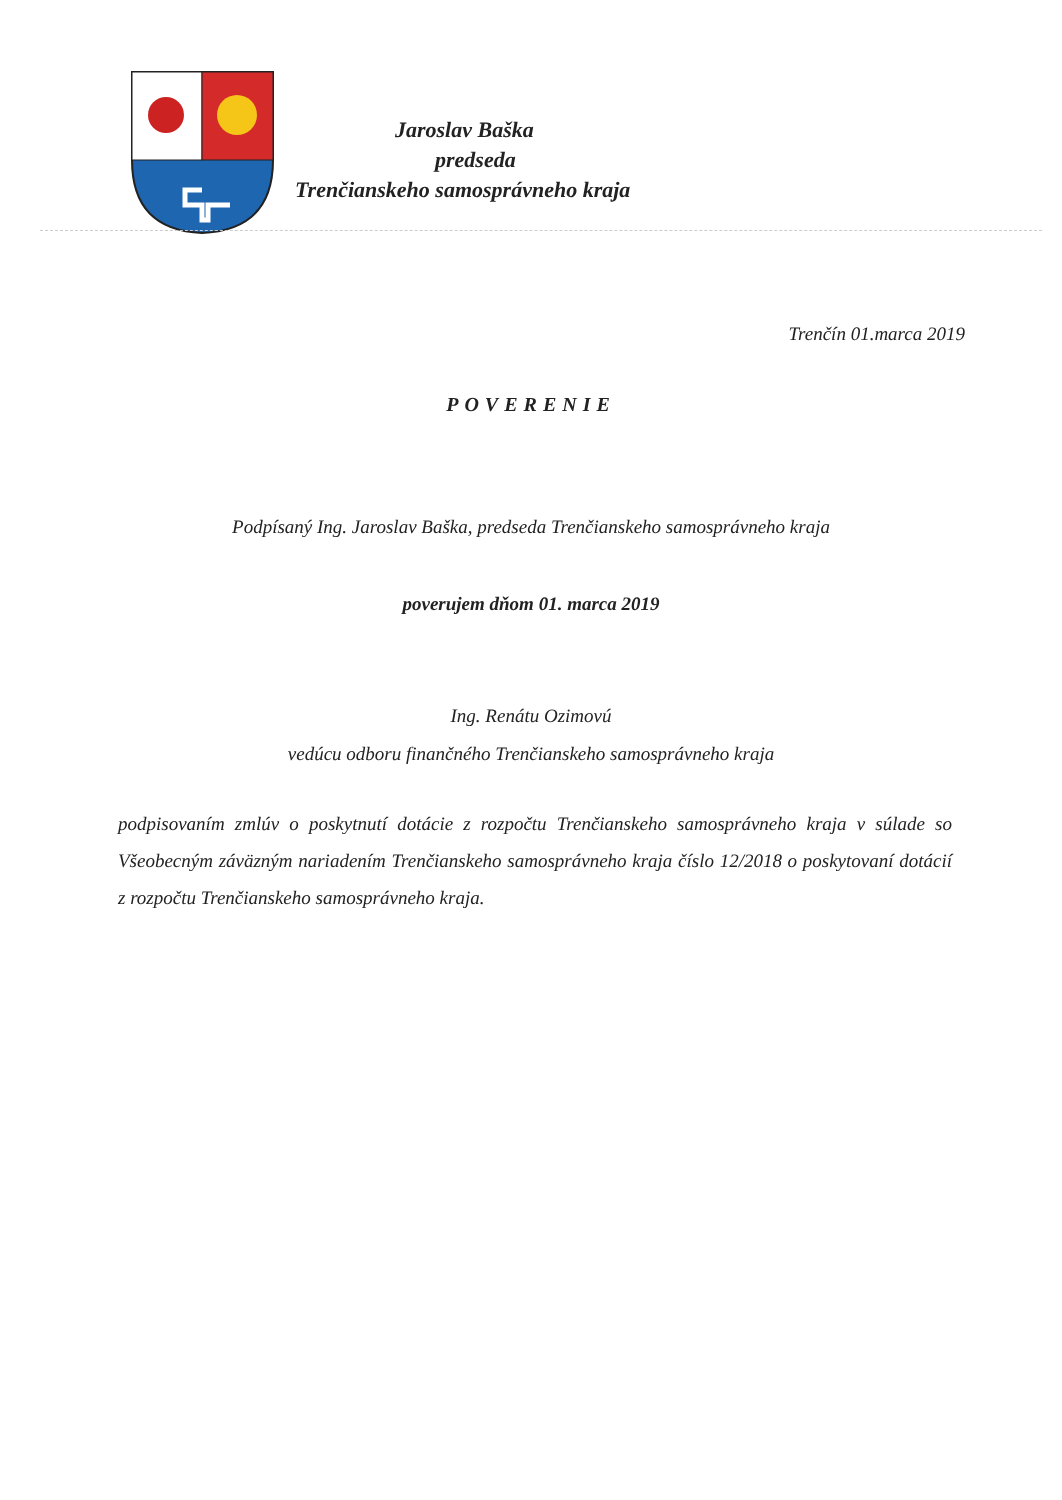Jaroslav Baška
predseda
Trenčianskeho samosprávneho kraja
Trenčín 01.marca 2019
POVERENIE
Podpísaný Ing. Jaroslav Baška, predseda Trenčianskeho samosprávneho kraja
poverujem dňom 01. marca 2019
Ing. Renátu Ozimovú
vedúcu odboru finančného Trenčianskeho samosprávneho kraja
podpisovaním zmlúv o poskytnutí dotácie z rozpočtu Trenčianskeho samosprávneho kraja v súlade so Všeobecným záväzným nariadením Trenčianskeho samosprávneho kraja číslo 12/2018 o poskytovaní dotácií z rozpočtu Trenčianskeho samosprávneho kraja.